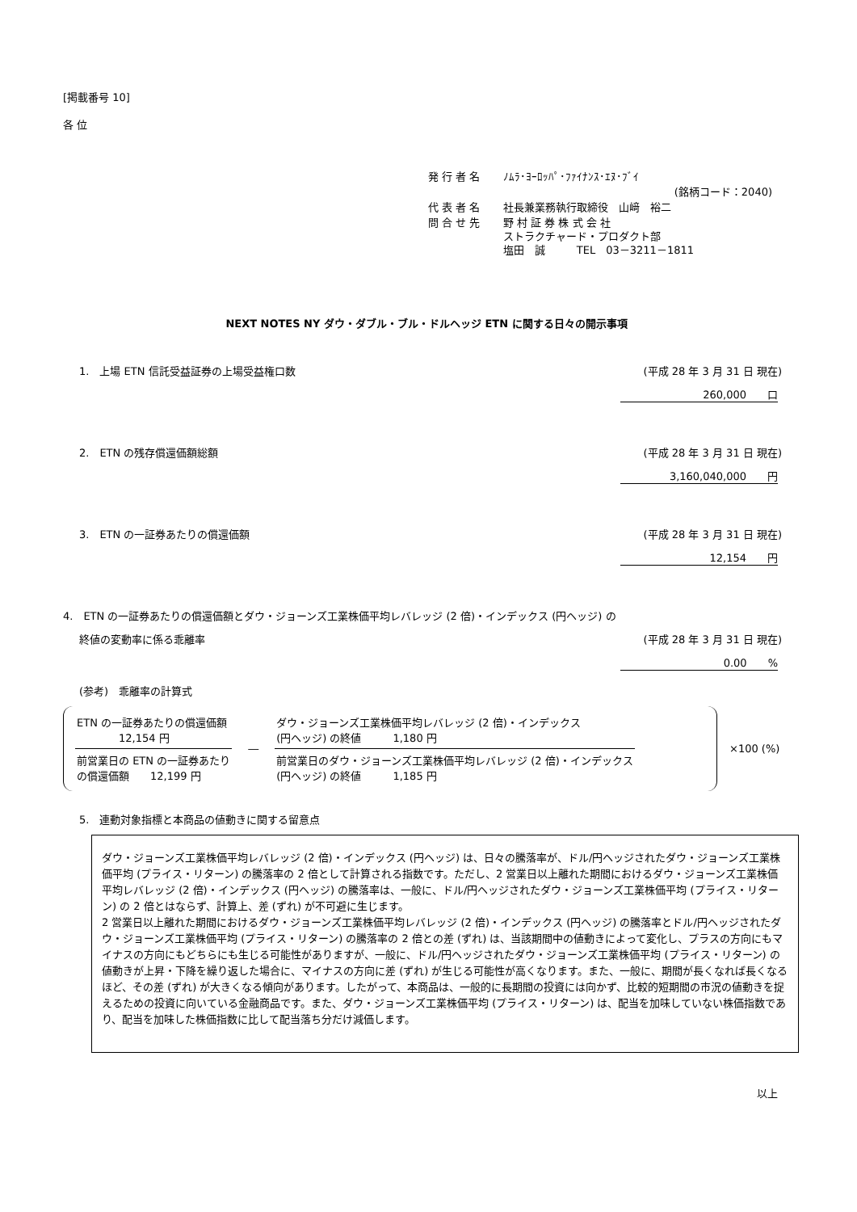[掲載番号 10]
各 位
| 発 行 者 名 | ﾉﾑﾗ･ﾖｰﾛｯﾊﾟ･ﾌｧｲﾅﾝｽ･ｴﾇ･ﾌﾞｲ |
| | (銘柄コード：2040) |
| 代 表 者 名 | 社長兼業務執行取締役 山﨑 裕二 |
| 問 合 せ 先 | 野 村 証 券 株 式 会 社 ストラクチャード・プロダクト部 塩田 誠 TEL 03－3211－1811 |
NEXT NOTES NY ダウ・ダブル・ブル・ドルヘッジ ETN に関する日々の開示事項
1.　上場 ETN 信託受益証券の上場受益権口数 (平成 28 年 3 月 31 日 現在)
260,000　　口
2.　ETN の残存償還価額総額 (平成 28 年 3 月 31 日 現在)
3,160,040,000　　円
3.　ETN の一証券あたりの償還価額 (平成 28 年 3 月 31 日 現在)
12,154　　円
4.　ETN の一証券あたりの償還価額とダウ・ジョーンズ工業株価平均レバレッジ (2 倍)・インデックス (円ヘッジ) の
終値の変動率に係る乖離率 (平成 28 年 3 月 31 日 現在)
0.00　　%
(参考)　乖離率の計算式
| ETN の一証券あたりの償還価額 12,154 円 |
| 前営業日の ETN の一証券あたり の償還価額 12,199 円 |
―
| ダウ・ジョーンズ工業株価平均レバレッジ (2 倍)・インデックス (円ヘッジ) の終値 1,180 円 |
| 前営業日のダウ・ジョーンズ工業株価平均レバレッジ (2 倍)・インデックス (円ヘッジ) の終値 1,185 円 |
×100 (%)
5.　連動対象指標と本商品の値動きに関する留意点
ダウ・ジョーンズ工業株価平均レバレッジ (2 倍)・インデックス (円ヘッジ) は、日々の騰落率が、ドル/円ヘッジされたダウ・ジョーンズ工業株価平均 (プライス・リターン) の騰落率の 2 倍として計算される指数です。ただし、2 営業日以上離れた期間におけるダウ・ジョーンズ工業株価平均レバレッジ (2 倍)・インデックス (円ヘッジ) の騰落率は、一般に、ドル/円ヘッジされたダウ・ジョーンズ工業株価平均 (プライス・リターン) の 2 倍とはならず、計算上、差 (ずれ) が不可避に生じます。
2 営業日以上離れた期間におけるダウ・ジョーンズ工業株価平均レバレッジ (2 倍)・インデックス (円ヘッジ) の騰落率とドル/円ヘッジされたダウ・ジョーンズ工業株価平均 (プライス・リターン) の騰落率の 2 倍との差 (ずれ) は、当該期間中の値動きによって変化し、プラスの方向にもマイナスの方向にもどちらにも生じる可能性がありますが、一般に、ドル/円ヘッジされたダウ・ジョーンズ工業株価平均 (プライス・リターン) の値動きが上昇・下降を繰り返した場合に、マイナスの方向に差 (ずれ) が生じる可能性が高くなります。また、一般に、期間が長くなれば長くなるほど、その差 (ずれ) が大きくなる傾向があります。したがって、本商品は、一般的に長期間の投資には向かず、比較的短期間の市況の値動きを捉えるための投資に向いている金融商品です。また、ダウ・ジョーンズ工業株価平均 (プライス・リターン) は、配当を加味していない株価指数であり、配当を加味した株価指数に比して配当落ち分だけ減価します。
以上